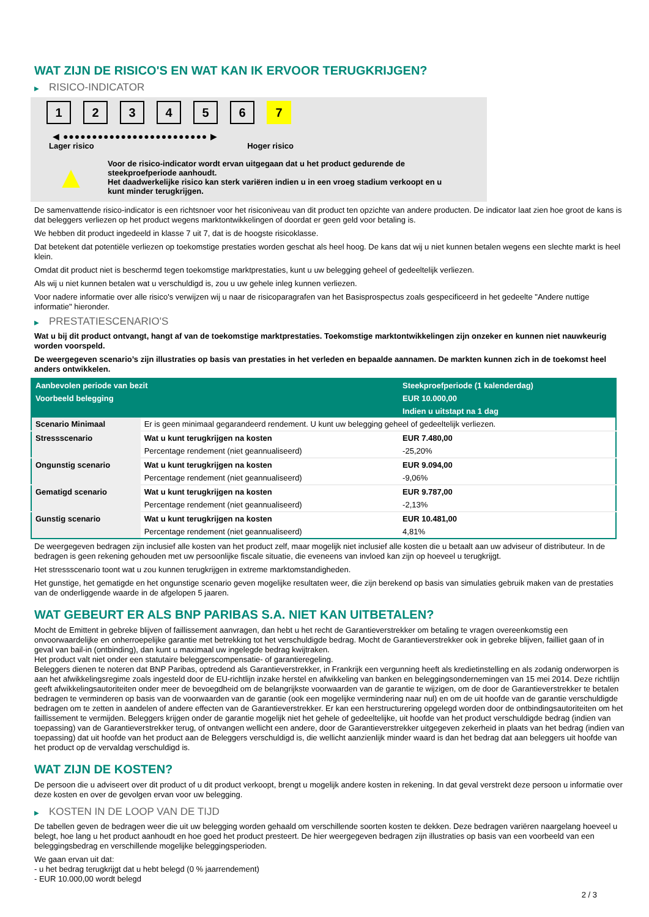WAT ZIJN DE RISICO'S EN WAT KAN IK ERVOOR TERUGKRIJGEN?
▶ RISICO-INDICATOR
1 2 3 4 5 6 7
◀ ●●●●●●●●●●●●●●●●●●●●●●●●● ▶
Lager risico Hoger risico
▲
Voor de risico-indicator wordt ervan uitgegaan dat u het product gedurende de
steekproefperiode aanhoudt.
Het daadwerkelijke risico kan sterk variëren indien u in een vroeg stadium verkoopt en u
kunt minder terugkrijgen.
De samenvattende risico-indicator is een richtsnoer voor het risiconiveau van dit product ten opzichte van andere producten. De indicator laat zien hoe groot de kans is dat beleggers verliezen op het product wegens marktontwikkelingen of doordat er geen geld voor betaling is.
We hebben dit product ingedeeld in klasse 7 uit 7, dat is de hoogste risicoklasse.
Dat betekent dat potentiële verliezen op toekomstige prestaties worden geschat als heel hoog. De kans dat wij u niet kunnen betalen wegens een slechte markt is heel klein.
Omdat dit product niet is beschermd tegen toekomstige marktprestaties, kunt u uw belegging geheel of gedeeltelijk verliezen.
Als wij u niet kunnen betalen wat u verschuldigd is, zou u uw gehele inleg kunnen verliezen.
Voor nadere informatie over alle risico's verwijzen wij u naar de risicoparagrafen van het Basisprospectus zoals gespecificeerd in het gedeelte "Andere nuttige informatie" hieronder.
▶ PRESTATIESCENARIO'S
Wat u bij dit product ontvangt, hangt af van de toekomstige marktprestaties. Toekomstige marktontwikkelingen zijn onzeker en kunnen niet nauwkeurig worden voorspeld.
De weergegeven scenario’s zijn illustraties op basis van prestaties in het verleden en bepaalde aannamen. De markten kunnen zich in de toekomst heel anders ontwikkelen.
| Aanbevolen periode van bezit | | Steekproefperiode (1 kalenderdag) |
| --- | --- | --- |
| Voorbeeld belegging | | EUR 10.000,00 |
| | | Indien u uitstapt na 1 dag |
| Scenario Minimaal | Er is geen minimaal gegarandeerd rendement. U kunt uw belegging geheel of gedeeltelijk verliezen. | |
| Stressscenario | Wat u kunt terugkrijgen na kosten | EUR 7.480,00 |
| | Percentage rendement (niet geannualiseerd) | -25,20% |
| Ongunstig scenario | Wat u kunt terugkrijgen na kosten | EUR 9.094,00 |
| | Percentage rendement (niet geannualiseerd) | -9,06% |
| Gematigd scenario | Wat u kunt terugkrijgen na kosten | EUR 9.787,00 |
| | Percentage rendement (niet geannualiseerd) | -2,13% |
| Gunstig scenario | Wat u kunt terugkrijgen na kosten | EUR 10.481,00 |
| | Percentage rendement (niet geannualiseerd) | 4,81% |
De weergegeven bedragen zijn inclusief alle kosten van het product zelf, maar mogelijk niet inclusief alle kosten die u betaalt aan uw adviseur of distributeur. In de bedragen is geen rekening gehouden met uw persoonlijke fiscale situatie, die eveneens van invloed kan zijn op hoeveel u terugkrijgt.
Het stressscenario toont wat u zou kunnen terugkrijgen in extreme marktomstandigheden.
Het gunstige, het gematigde en het ongunstige scenario geven mogelijke resultaten weer, die zijn berekend op basis van simulaties gebruik maken van de prestaties van de onderliggende waarde in de afgelopen 5 jaaren.
WAT GEBEURT ER ALS BNP PARIBAS S.A. NIET KAN UITBETALEN?
Mocht de Emittent in gebreke blijven of faillissement aanvragen, dan hebt u het recht de Garantieverstrekker om betaling te vragen overeenkomstig een onvoorwaardelijke en onherroepelijke garantie met betrekking tot het verschuldigde bedrag. Mocht de Garantieverstrekker ook in gebreke blijven, failliet gaan of in geval van bail-in (ontbinding), dan kunt u maximaal uw ingelegde bedrag kwijtraken.
Het product valt niet onder een statutaire beleggerscompensatie- of garantieregeling.
Beleggers dienen te noteren dat BNP Paribas, optredend als Garantieverstrekker, in Frankrijk een vergunning heeft als kredietinstelling en als zodanig onderworpen is aan het afwikkelingsregime zoals ingesteld door de EU-richtlijn inzake herstel en afwikkeling van banken en beleggingsondernemingen van 15 mei 2014. Deze richtlijn geeft afwikkelingsautoriteiten onder meer de bevoegdheid om de belangrijkste voorwaarden van de garantie te wijzigen, om de door de Garantieverstrekker te betalen bedragen te verminderen op basis van de voorwaarden van de garantie (ook een mogelijke vermindering naar nul) en om de uit hoofde van de garantie verschuldigde bedragen om te zetten in aandelen of andere effecten van de Garantieverstrekker. Er kan een herstructurering opgelegd worden door de ontbindingsautoriteiten om het faillissement te vermijden. Beleggers krijgen onder de garantie mogelijk niet het gehele of gedeeltelijke, uit hoofde van het product verschuldigde bedrag (indien van toepassing) van de Garantieverstrekker terug, of ontvangen wellicht een andere, door de Garantieverstrekker uitgegeven zekerheid in plaats van het bedrag (indien van toepassing) dat uit hoofde van het product aan de Beleggers verschuldigd is, die wellicht aanzienlijk minder waard is dan het bedrag dat aan beleggers uit hoofde van het product op de vervaldag verschuldigd is.
WAT ZIJN DE KOSTEN?
De persoon die u adviseert over dit product of u dit product verkoopt, brengt u mogelijk andere kosten in rekening. In dat geval verstrekt deze persoon u informatie over deze kosten en over de gevolgen ervan voor uw belegging.
▶ KOSTEN IN DE LOOP VAN DE TIJD
De tabellen geven de bedragen weer die uit uw belegging worden gehaald om verschillende soorten kosten te dekken. Deze bedragen variëren naargelang hoeveel u belegt, hoe lang u het product aanhoudt en hoe goed het product presteert. De hier weergegeven bedragen zijn illustraties op basis van een voorbeeld van een beleggingsbedrag en verschillende mogelijke beleggingsperioden.
We gaan ervan uit dat:
- u het bedrag terugkrijgt dat u hebt belegd (0 % jaarrendement)
- EUR 10.000,00 wordt belegd
2 / 3